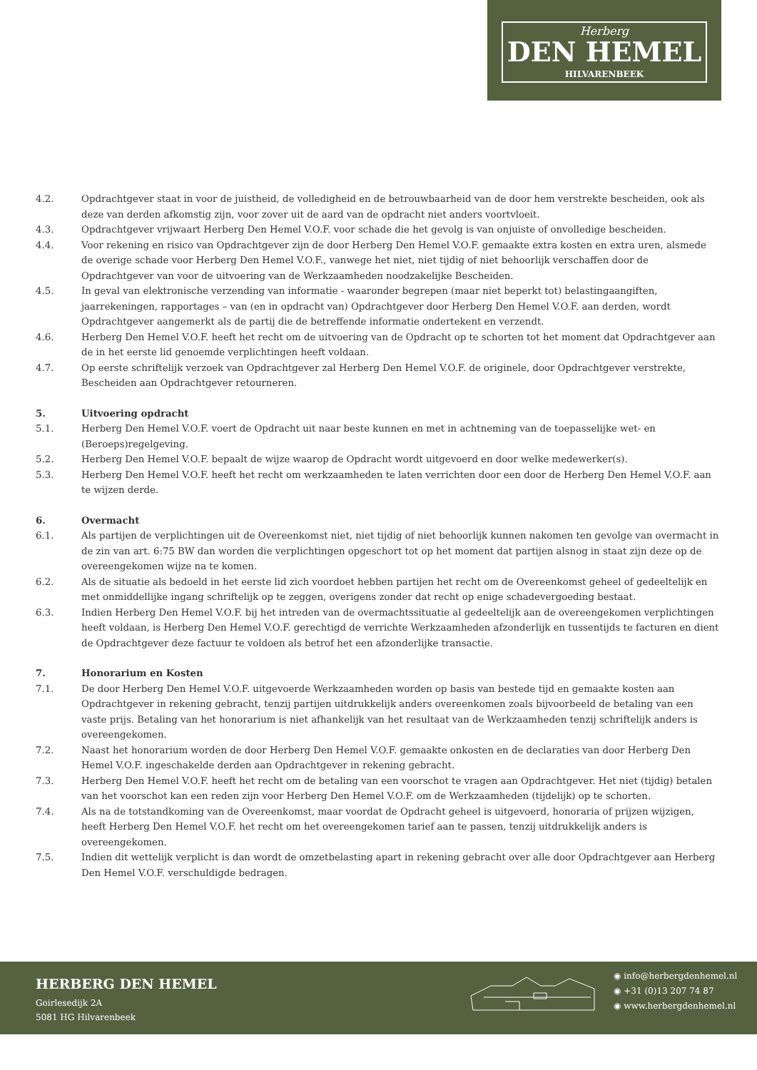Herberg
DEN HEMEL
HILVARENBEEK
4.2. Opdrachtgever staat in voor de juistheid, de volledigheid en de betrouwbaarheid van de door hem verstrekte bescheiden, ook als deze van derden afkomstig zijn, voor zover uit de aard van de opdracht niet anders voortvloeit.
4.3. Opdrachtgever vrijwaart Herberg Den Hemel V.O.F. voor schade die het gevolg is van onjuiste of onvolledige bescheiden.
4.4. Voor rekening en risico van Opdrachtgever zijn de door Herberg Den Hemel V.O.F. gemaakte extra kosten en extra uren, alsmede de overige schade voor Herberg Den Hemel V.O.F., vanwege het niet, niet tijdig of niet behoorlijk verschaffen door de Opdrachtgever van voor de uitvoering van de Werkzaamheden noodzakelijke Bescheiden.
4.5. In geval van elektronische verzending van informatie - waaronder begrepen (maar niet beperkt tot) belastingaangiften, jaarrekeningen, rapportages – van (en in opdracht van) Opdrachtgever door Herberg Den Hemel V.O.F. aan derden, wordt Opdrachtgever aangemerkt als de partij die de betreffende informatie ondertekent en verzendt.
4.6. Herberg Den Hemel V.O.F. heeft het recht om de uitvoering van de Opdracht op te schorten tot het moment dat Opdrachtgever aan de in het eerste lid genoemde verplichtingen heeft voldaan.
4.7. Op eerste schriftelijk verzoek van Opdrachtgever zal Herberg Den Hemel V.O.F. de originele, door Opdrachtgever verstrekte, Bescheiden aan Opdrachtgever retourneren.
5. Uitvoering opdracht
5.1. Herberg Den Hemel V.O.F. voert de Opdracht uit naar beste kunnen en met in achtneming van de toepasselijke wet- en (Beroeps)regelgeving.
5.2. Herberg Den Hemel V.O.F. bepaalt de wijze waarop de Opdracht wordt uitgevoerd en door welke medewerker(s).
5.3. Herberg Den Hemel V.O.F. heeft het recht om werkzaamheden te laten verrichten door een door de Herberg Den Hemel V.O.F. aan te wijzen derde.
6. Overmacht
6.1. Als partijen de verplichtingen uit de Overeenkomst niet, niet tijdig of niet behoorlijk kunnen nakomen ten gevolge van overmacht in de zin van art. 6:75 BW dan worden die verplichtingen opgeschort tot op het moment dat partijen alsnog in staat zijn deze op de overeengekomen wijze na te komen.
6.2. Als de situatie als bedoeld in het eerste lid zich voordoet hebben partijen het recht om de Overeenkomst geheel of gedeeltelijk en met onmiddellijke ingang schriftelijk op te zeggen, overigens zonder dat recht op enige schadevergoeding bestaat.
6.3. Indien Herberg Den Hemel V.O.F. bij het intreden van de overmachtssituatie al gedeeltelijk aan de overeengekomen verplichtingen heeft voldaan, is Herberg Den Hemel V.O.F. gerechtigd de verrichte Werkzaamheden afzonderlijk en tussentijds te facturen en dient de Opdrachtgever deze factuur te voldoen als betrof het een afzonderlijke transactie.
7. Honorarium en Kosten
7.1. De door Herberg Den Hemel V.O.F. uitgevoerde Werkzaamheden worden op basis van bestede tijd en gemaakte kosten aan Opdrachtgever in rekening gebracht, tenzij partijen uitdrukkelijk anders overeenkomen zoals bijvoorbeeld de betaling van een vaste prijs. Betaling van het honorarium is niet afhankelijk van het resultaat van de Werkzaamheden tenzij schriftelijk anders is overeengekomen.
7.2. Naast het honorarium worden de door Herberg Den Hemel V.O.F. gemaakte onkosten en de declaraties van door Herberg Den Hemel V.O.F. ingeschakelde derden aan Opdrachtgever in rekening gebracht.
7.3. Herberg Den Hemel V.O.F. heeft het recht om de betaling van een voorschot te vragen aan Opdrachtgever. Het niet (tijdig) betalen van het voorschot kan een reden zijn voor Herberg Den Hemel V.O.F. om de Werkzaamheden (tijdelijk) op te schorten.
7.4. Als na de totstandkoming van de Overeenkomst, maar voordat de Opdracht geheel is uitgevoerd, honoraria of prijzen wijzigen, heeft Herberg Den Hemel V.O.F. het recht om het overeengekomen tarief aan te passen, tenzij uitdrukkelijk anders is overeengekomen.
7.5. Indien dit wettelijk verplicht is dan wordt de omzetbelasting apart in rekening gebracht over alle door Opdrachtgever aan Herberg Den Hemel V.O.F. verschuldigde bedragen.
HERBERG DEN HEMEL
Goirlesedijk 2A
5081 HG Hilvarenbeek
◉ info@herbergdenhemel.nl
◉ +31 (0)13 207 74 87
◉ www.herbergdenhemel.nl